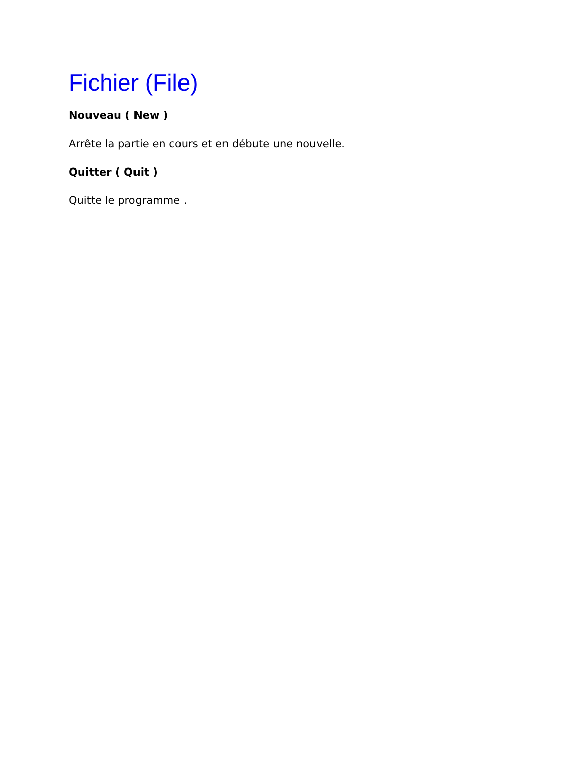Fichier (File)
Nouveau ( New )
Arrête la partie en cours et en débute une nouvelle.
Quitter ( Quit )
Quitte le programme .